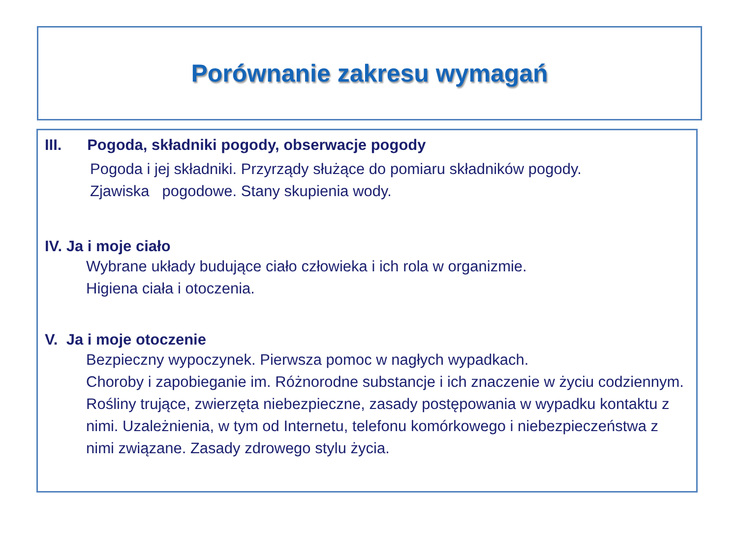Porównanie zakresu wymagań
III. Pogoda, składniki pogody, obserwacje pogody
Pogoda i jej składniki. Przyrządy służące do pomiaru składników pogody.
Zjawiska pogodowe. Stany skupienia wody.
IV. Ja i moje ciało
Wybrane układy budujące ciało człowieka i ich rola w organizmie.
Higiena ciała i otoczenia.
V. Ja i moje otoczenie
Bezpieczny wypoczynek. Pierwsza pomoc w nagłych wypadkach.
Choroby i zapobieganie im. Różnorodne substancje i ich znaczenie w życiu codziennym. Rośliny trujące, zwierzęta niebezpieczne, zasady postępowania w wypadku kontaktu z nimi. Uzależnienia, w tym od Internetu, telefonu komórkowego i niebezpieczeństwa z nimi związane. Zasady zdrowego stylu życia.